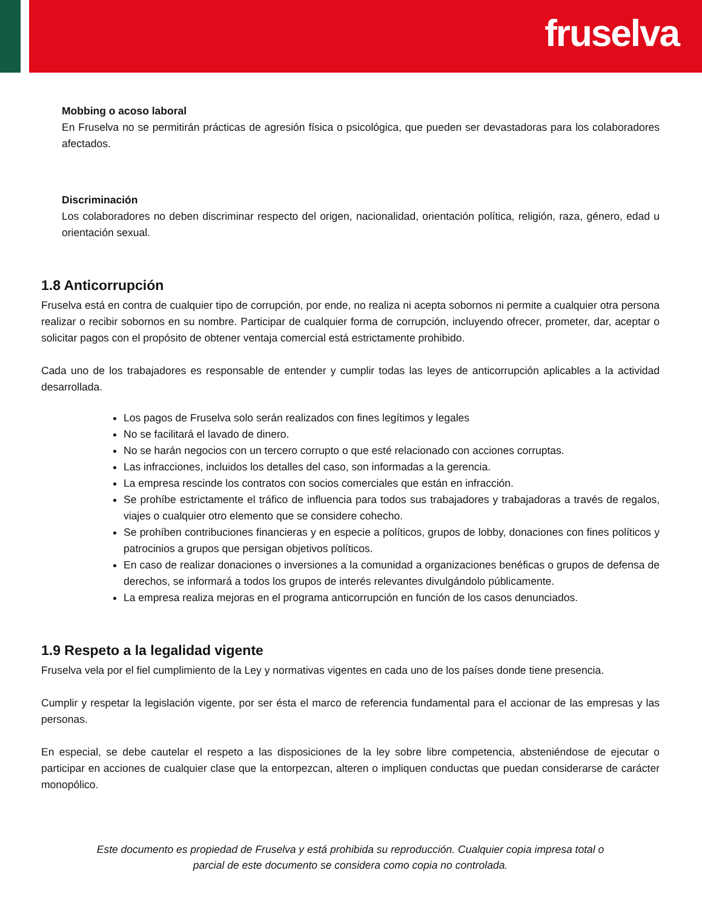fruselva
Mobbing o acoso laboral
En Fruselva no se permitirán prácticas de agresión física o psicológica, que pueden ser devastadoras para los colaboradores afectados.
Discriminación
Los colaboradores no deben discriminar respecto del origen, nacionalidad, orientación política, religión, raza, género, edad u orientación sexual.
1.8 Anticorrupción
Fruselva está en contra de cualquier tipo de corrupción, por ende, no realiza ni acepta sobornos ni permite a cualquier otra persona realizar o recibir sobornos en su nombre. Participar de cualquier forma de corrupción, incluyendo ofrecer, prometer, dar, aceptar o solicitar pagos con el propósito de obtener ventaja comercial está estrictamente prohibido.
Cada uno de los trabajadores es responsable de entender y cumplir todas las leyes de anticorrupción aplicables a la actividad desarrollada.
Los pagos de Fruselva solo serán realizados con fines legítimos y legales
No se facilitará el lavado de dinero.
No se harán negocios con un tercero corrupto o que esté relacionado con acciones corruptas.
Las infracciones, incluidos los detalles del caso, son informadas a la gerencia.
La empresa rescinde los contratos con socios comerciales que están en infracción.
Se prohíbe estrictamente el tráfico de influencia para todos sus trabajadores y trabajadoras a través de regalos, viajes o cualquier otro elemento que se considere cohecho.
Se prohíben contribuciones financieras y en especie a políticos, grupos de lobby, donaciones con fines políticos y patrocinios a grupos que persigan objetivos políticos.
En caso de realizar donaciones o inversiones a la comunidad a organizaciones benéficas o grupos de defensa de derechos, se informará a todos los grupos de interés relevantes divulgándolo públicamente.
La empresa realiza mejoras en el programa anticorrupción en función de los casos denunciados.
1.9 Respeto a la legalidad vigente
Fruselva vela por el fiel cumplimiento de la Ley y normativas vigentes en cada uno de los países donde tiene presencia.
Cumplir y respetar la legislación vigente, por ser ésta el marco de referencia fundamental para el accionar de las empresas y las personas.
En especial, se debe cautelar el respeto a las disposiciones de la ley sobre libre competencia, absteniéndose de ejecutar o participar en acciones de cualquier clase que la entorpezcan, alteren o impliquen conductas que puedan considerarse de carácter monopólico.
Este documento es propiedad de Fruselva y está prohibida su reproducción. Cualquier copia impresa total o parcial de este documento se considera como copia no controlada.